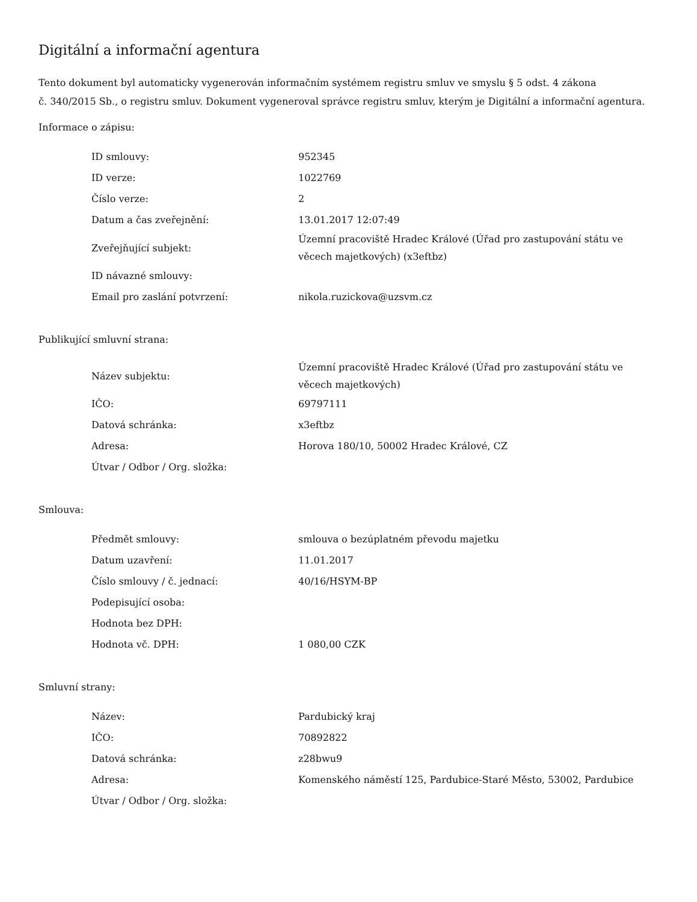Digitální a informační agentura
Tento dokument byl automaticky vygenerován informačním systémem registru smluv ve smyslu § 5 odst. 4 zákona
č. 340/2015 Sb., o registru smluv. Dokument vygeneroval správce registru smluv, kterým je Digitální a informační agentura.
Informace o zápisu:
| ID smlouvy: | 952345 |
| ID verze: | 1022769 |
| Číslo verze: | 2 |
| Datum a čas zveřejnění: | 13.01.2017 12:07:49 |
| Zveřejňující subjekt: | Územní pracoviště Hradec Králové (Úřad pro zastupování státu ve věcech majetkových) (x3eftbz) |
| ID návazné smlouvy: | |
| Email pro zaslání potvrzení: | nikola.ruzickova@uzsvm.cz |
Publikující smluvní strana:
| Název subjektu: | Územní pracoviště Hradec Králové (Úřad pro zastupování státu ve věcech majetkových) |
| IČO: | 69797111 |
| Datová schránka: | x3eftbz |
| Adresa: | Horova 180/10, 50002 Hradec Králové, CZ |
| Útvar / Odbor / Org. složka: | |
Smlouva:
| Předmět smlouvy: | smlouva o bezúplatném převodu majetku |
| Datum uzavření: | 11.01.2017 |
| Číslo smlouvy / č. jednací: | 40/16/HSYM-BP |
| Podepisující osoba: | |
| Hodnota bez DPH: | |
| Hodnota vč. DPH: | 1 080,00 CZK |
Smluvní strany:
| Název: | Pardubický kraj |
| IČO: | 70892822 |
| Datová schránka: | z28bwu9 |
| Adresa: | Komenského náměstí 125, Pardubice-Staré Město, 53002, Pardubice |
| Útvar / Odbor / Org. složka: | |